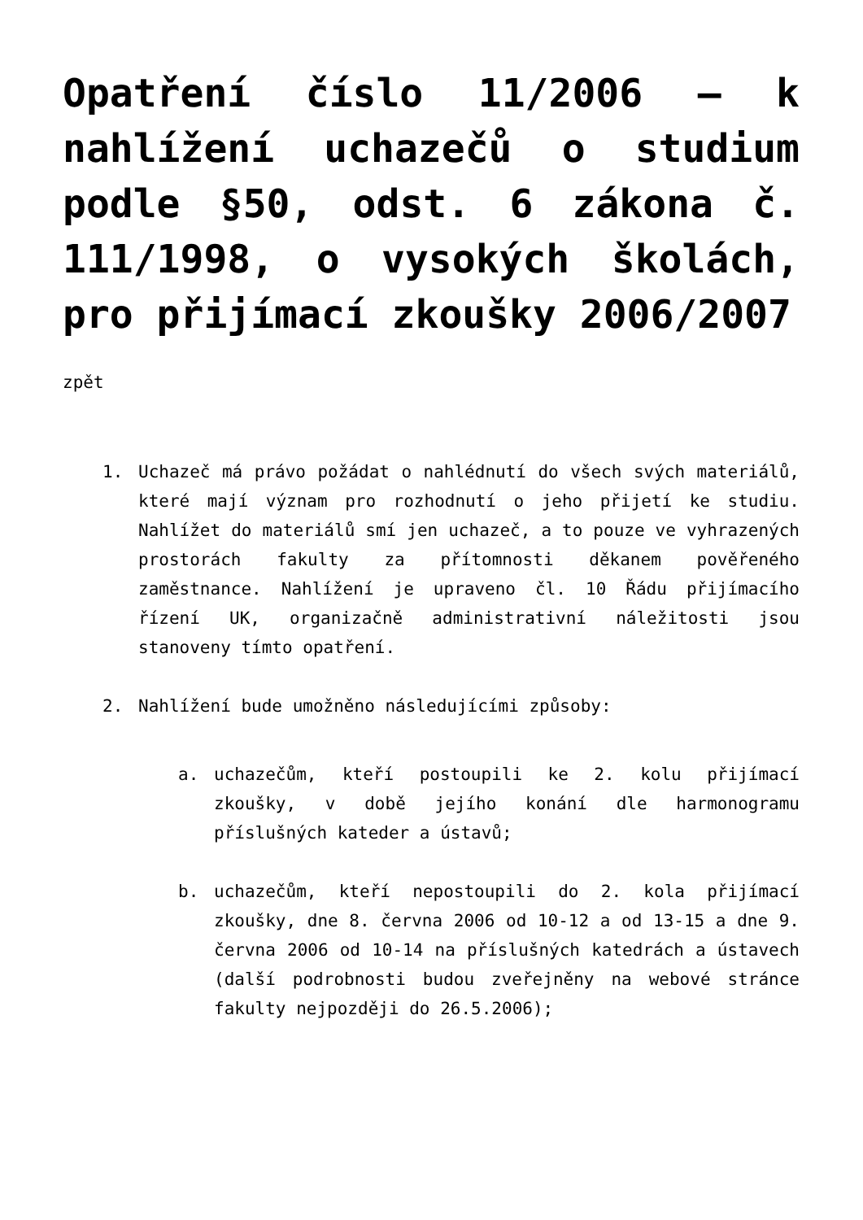Opatření číslo 11/2006 – k nahlížení uchazečů o studium podle §50, odst. 6 zákona č. 111/1998, o vysokých školách, pro přijímací zkoušky 2006/2007
zpět
1. Uchazeč má právo požádat o nahlédnutí do všech svých materiálů, které mají význam pro rozhodnutí o jeho přijetí ke studiu. Nahlížet do materiálů smí jen uchazeč, a to pouze ve vyhrazených prostorách fakulty za přítomnosti děkanem pověřeného zaměstnance. Nahlížení je upraveno čl. 10 Řádu přijímacího řízení UK, organizačně administrativní náležitosti jsou stanoveny tímto opatření.
2. Nahlížení bude umožněno následujícími způsoby:
a. uchazečům, kteří postoupili ke 2. kolu přijímací zkoušky, v době jejího konání dle harmonogramu příslušných kateder a ústavů;
b. uchazečům, kteří nepostoupili do 2. kola přijímací zkoušky, dne 8. června 2006 od 10-12 a od 13-15 a dne 9. června 2006 od 10-14 na příslušných katedrách a ústavech (další podrobnosti budou zveřejněny na webové stránce fakulty nejpozději do 26.5.2006);